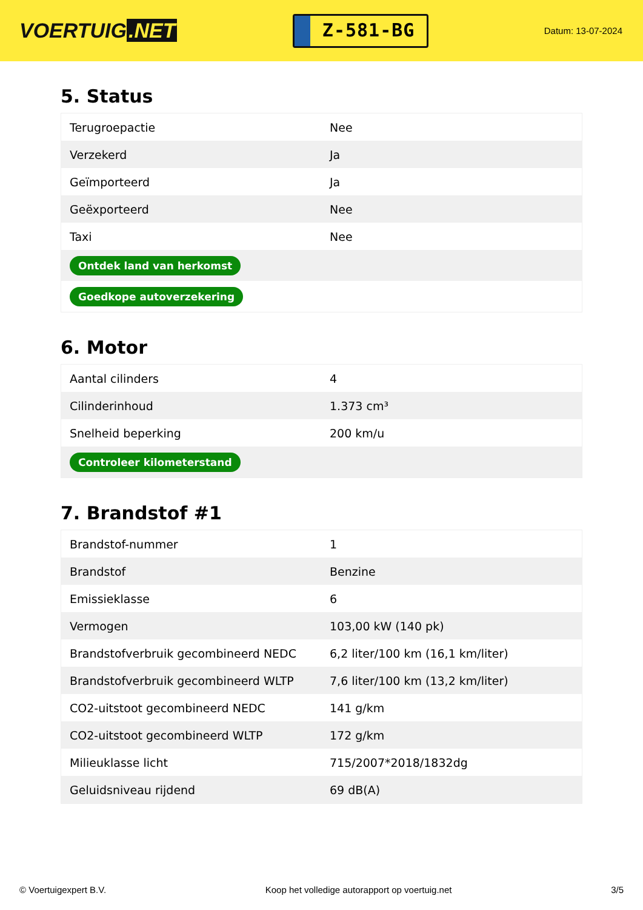VOERTUIG.NET
Z-581-BG
Datum: 13-07-2024
5. Status
| Terugroepactie | Nee |
| Verzekerd | Ja |
| Geïmporteerd | Ja |
| Geëxporteerd | Nee |
| Taxi | Nee |
| Ontdek land van herkomst | |
| Goedkope autoverzekering | |
6. Motor
| Aantal cilinders | 4 |
| Cilinderinhoud | 1.373 cm³ |
| Snelheid beperking | 200 km/u |
| Controleer kilometerstand | |
7. Brandstof #1
| Brandstof-nummer | 1 |
| Brandstof | Benzine |
| Emissieklasse | 6 |
| Vermogen | 103,00 kW (140 pk) |
| Brandstofverbruik gecombineerd NEDC | 6,2 liter/100 km (16,1 km/liter) |
| Brandstofverbruik gecombineerd WLTP | 7,6 liter/100 km (13,2 km/liter) |
| CO2-uitstoot gecombineerd NEDC | 141 g/km |
| CO2-uitstoot gecombineerd WLTP | 172 g/km |
| Milieuklasse licht | 715/2007*2018/1832dg |
| Geluidsniveau rijdend | 69 dB(A) |
© Voertuigexpert B.V. Koop het volledige autorapport op voertuig.net 3/5